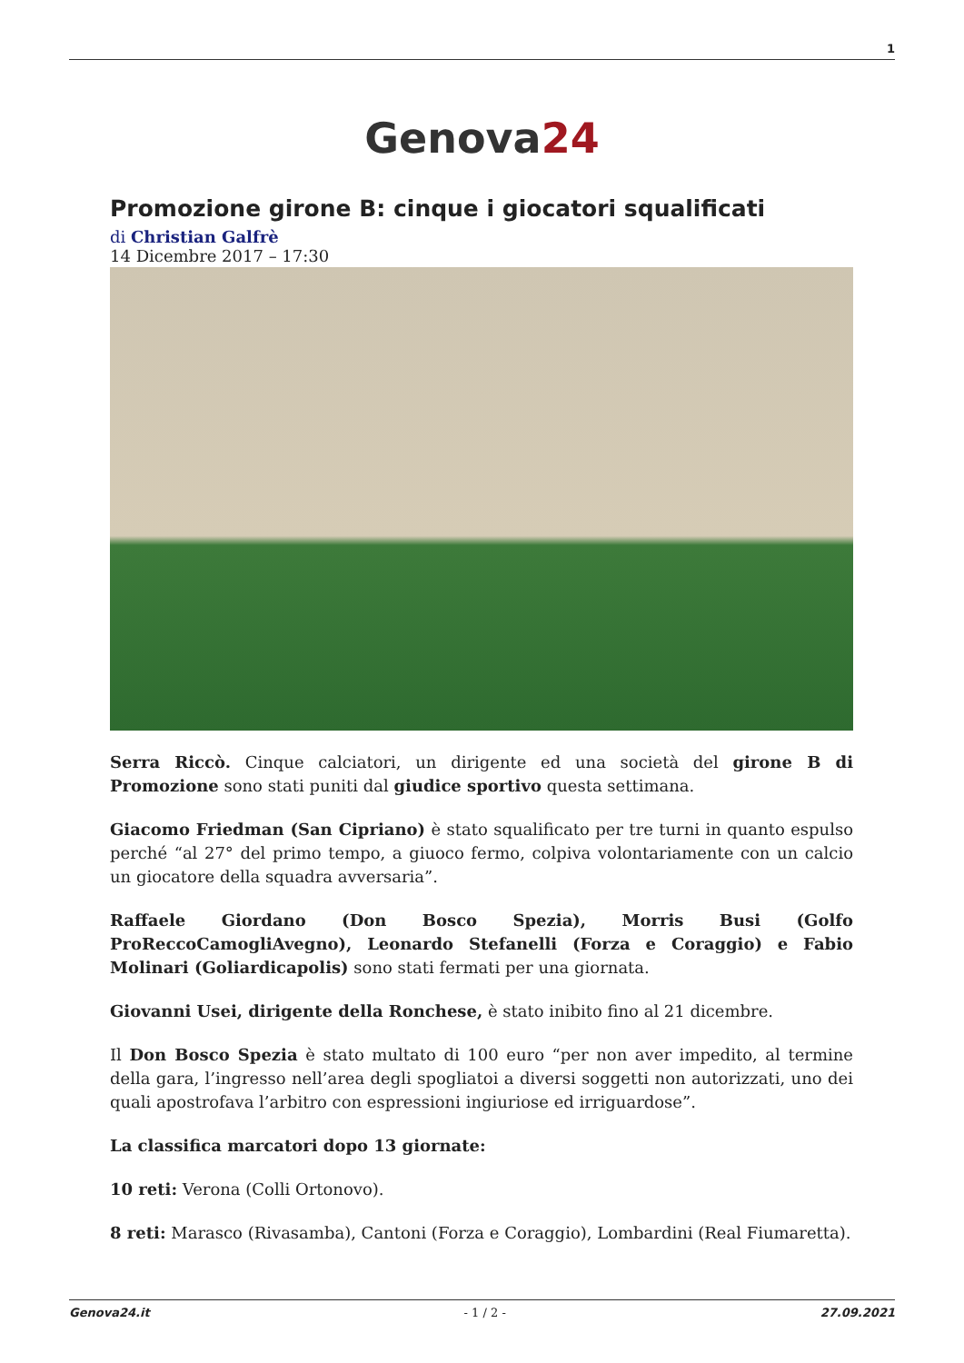1
Genova24
Promozione girone B: cinque i giocatori squalificati
di Christian Galfrè
14 Dicembre 2017 – 17:30
Serra Riccò. Cinque calciatori, un dirigente ed una società del girone B di Promozione sono stati puniti dal giudice sportivo questa settimana.
Giacomo Friedman (San Cipriano) è stato squalificato per tre turni in quanto espulso perché “al 27° del primo tempo, a giuoco fermo, colpiva volontariamente con un calcio un giocatore della squadra avversaria”.
Raffaele Giordano (Don Bosco Spezia), Morris Busi (Golfo ProReccoCamogliAvegno), Leonardo Stefanelli (Forza e Coraggio) e Fabio Molinari (Goliardicapolis) sono stati fermati per una giornata.
Giovanni Usei, dirigente della Ronchese, è stato inibito fino al 21 dicembre.
Il Don Bosco Spezia è stato multato di 100 euro “per non aver impedito, al termine della gara, l’ingresso nell’area degli spogliatoi a diversi soggetti non autorizzati, uno dei quali apostrofava l’arbitro con espressioni ingiuriose ed irriguardose”.
La classifica marcatori dopo 13 giornate:
10 reti: Verona (Colli Ortonovo).
8 reti: Marasco (Rivasamba), Cantoni (Forza e Coraggio), Lombardini (Real Fiumaretta).
Genova24.it - 1 / 2 - 27.09.2021